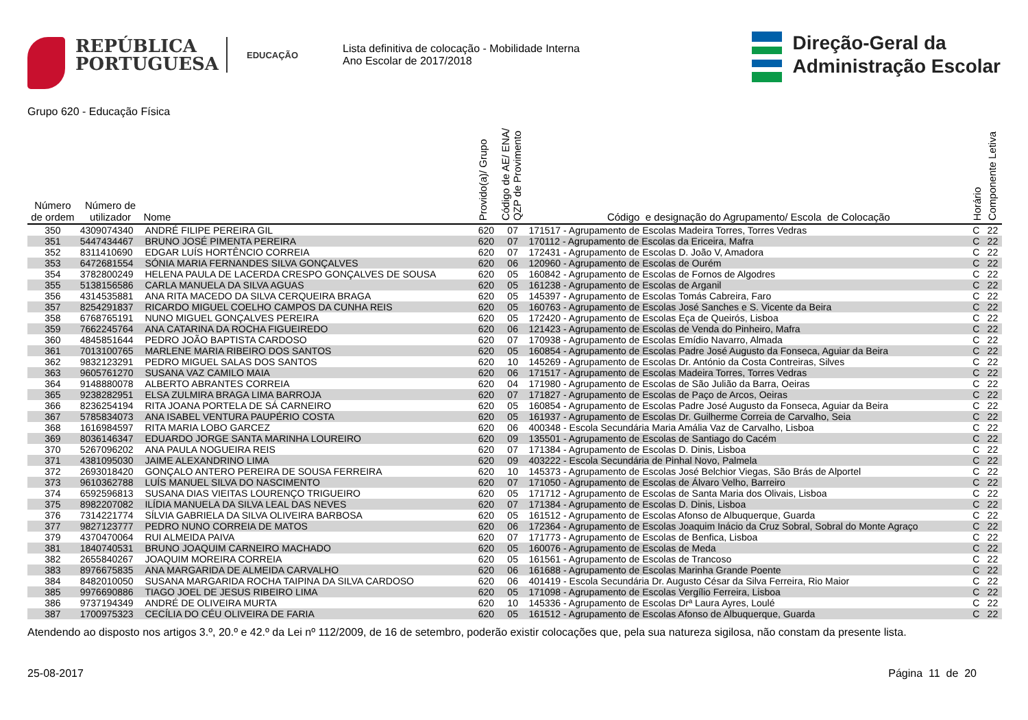REPÚBLICA
PORTUGUESA
EDUCAÇÃO
Lista definitiva de colocação - Mobilidade Interna
Ano Escolar de 2017/2018
Direção-Geral da
Administração Escolar
Grupo 620 - Educação Física
| Número de ordem | Número de utilizador | Nome | Provido(a)/ Grupo | Código de AE/ ENA/ QZP de Provimento | Código e designação do Agrupamento/ Escola de Colocação | Horário | Componente Letiva |
| --- | --- | --- | --- | --- | --- | --- | --- |
| 350 | 4309074340 | ANDRÉ FILIPE PEREIRA GIL | 620 | 07 | 171517 - Agrupamento de Escolas Madeira Torres, Torres Vedras | C | 22 |
| 351 | 5447434467 | BRUNO JOSÉ PIMENTA PEREIRA | 620 | 07 | 170112 - Agrupamento de Escolas da Ericeira, Mafra | C | 22 |
| 352 | 8311410690 | EDGAR LUÍS HORTÊNCIO CORREIA | 620 | 07 | 172431 - Agrupamento de Escolas D. João V, Amadora | C | 22 |
| 353 | 6472681554 | SÓNIA MARIA FERNANDES SILVA GONÇALVES | 620 | 06 | 120960 - Agrupamento de Escolas de Ourém | C | 22 |
| 354 | 3782800249 | HELENA PAULA DE LACERDA CRESPO GONÇALVES DE SOUSA | 620 | 05 | 160842 - Agrupamento de Escolas de Fornos de Algodres | C | 22 |
| 355 | 5138156586 | CARLA MANUELA DA SILVA AGUAS | 620 | 05 | 161238 - Agrupamento de Escolas de Arganil | C | 22 |
| 356 | 4314535881 | ANA RITA MACEDO DA SILVA CERQUEIRA BRAGA | 620 | 05 | 145397 - Agrupamento de Escolas Tomás Cabreira, Faro | C | 22 |
| 357 | 8254291837 | RICARDO MIGUEL COELHO CAMPOS DA CUNHA REIS | 620 | 05 | 160763 - Agrupamento de Escolas José Sanches e S. Vicente da Beira | C | 22 |
| 358 | 6768765191 | NUNO MIGUEL GONÇALVES PEREIRA | 620 | 05 | 172420 - Agrupamento de Escolas Eça de Queirós, Lisboa | C | 22 |
| 359 | 7662245764 | ANA CATARINA DA ROCHA FIGUEIREDO | 620 | 06 | 121423 - Agrupamento de Escolas de Venda do Pinheiro, Mafra | C | 22 |
| 360 | 4845851644 | PEDRO JOÃO BAPTISTA CARDOSO | 620 | 07 | 170938 - Agrupamento de Escolas Emídio Navarro, Almada | C | 22 |
| 361 | 7013100765 | MARLENE MARIA RIBEIRO DOS SANTOS | 620 | 05 | 160854 - Agrupamento de Escolas Padre José Augusto da Fonseca, Aguiar da Beira | C | 22 |
| 362 | 9832123291 | PEDRO MIGUEL SALAS DOS SANTOS | 620 | 10 | 145269 - Agrupamento de Escolas Dr. António da Costa Contreiras, Silves | C | 22 |
| 363 | 9605761270 | SUSANA VAZ CAMILO MAIA | 620 | 06 | 171517 - Agrupamento de Escolas Madeira Torres, Torres Vedras | C | 22 |
| 364 | 9148880078 | ALBERTO ABRANTES CORREIA | 620 | 04 | 171980 - Agrupamento de Escolas de São Julião da Barra, Oeiras | C | 22 |
| 365 | 9238282951 | ELSA ZULMIRA BRAGA LIMA BARROJA | 620 | 07 | 171827 - Agrupamento de Escolas de Paço de Arcos, Oeiras | C | 22 |
| 366 | 8236254194 | RITA JOANA PORTELA DE SÁ CARNEIRO | 620 | 05 | 160854 - Agrupamento de Escolas Padre José Augusto da Fonseca, Aguiar da Beira | C | 22 |
| 367 | 5785834073 | ANA ISABEL VENTURA PAUPÉRIO COSTA | 620 | 05 | 161937 - Agrupamento de Escolas Dr. Guilherme Correia de Carvalho, Seia | C | 22 |
| 368 | 1616984597 | RITA MARIA LOBO GARCEZ | 620 | 06 | 400348 - Escola Secundária Maria Amália Vaz de Carvalho, Lisboa | C | 22 |
| 369 | 8036146347 | EDUARDO JORGE SANTA MARINHA LOUREIRO | 620 | 09 | 135501 - Agrupamento de Escolas de Santiago do Cacém | C | 22 |
| 370 | 5267096202 | ANA PAULA NOGUEIRA REIS | 620 | 07 | 171384 - Agrupamento de Escolas D. Dinis, Lisboa | C | 22 |
| 371 | 4381095030 | JAIME ALEXANDRINO LIMA | 620 | 09 | 403222 - Escola Secundária de Pinhal Novo, Palmela | C | 22 |
| 372 | 2693018420 | GONÇALO ANTERO PEREIRA DE SOUSA FERREIRA | 620 | 10 | 145373 - Agrupamento de Escolas José Belchior Viegas, São Brás de Alportel | C | 22 |
| 373 | 9610362788 | LUÍS MANUEL SILVA DO NASCIMENTO | 620 | 07 | 171050 - Agrupamento de Escolas de Álvaro Velho, Barreiro | C | 22 |
| 374 | 6592596813 | SUSANA DIAS VIEITAS LOURENÇO TRIGUEIRO | 620 | 05 | 171712 - Agrupamento de Escolas de Santa Maria dos Olivais, Lisboa | C | 22 |
| 375 | 8982207082 | ILÍDIA MANUELA DA SILVA LEAL DAS NEVES | 620 | 07 | 171384 - Agrupamento de Escolas D. Dinis, Lisboa | C | 22 |
| 376 | 7314221774 | SÍLVIA GABRIELA DA SILVA OLIVEIRA BARBOSA | 620 | 05 | 161512 - Agrupamento de Escolas Afonso de Albuquerque, Guarda | C | 22 |
| 377 | 9827123777 | PEDRO NUNO CORREIA DE MATOS | 620 | 06 | 172364 - Agrupamento de Escolas Joaquim Inácio da Cruz Sobral, Sobral do Monte Agraço | C | 22 |
| 379 | 4370470064 | RUI ALMEIDA PAIVA | 620 | 07 | 171773 - Agrupamento de Escolas de Benfica, Lisboa | C | 22 |
| 381 | 1840740531 | BRUNO JOAQUIM CARNEIRO MACHADO | 620 | 05 | 160076 - Agrupamento de Escolas de Meda | C | 22 |
| 382 | 2655840267 | JOAQUIM MOREIRA CORREIA | 620 | 05 | 161561 - Agrupamento de Escolas de Trancoso | C | 22 |
| 383 | 8976675835 | ANA MARGARIDA DE ALMEIDA CARVALHO | 620 | 06 | 161688 - Agrupamento de Escolas Marinha Grande Poente | C | 22 |
| 384 | 8482010050 | SUSANA MARGARIDA ROCHA TAIPINA DA SILVA CARDOSO | 620 | 06 | 401419 - Escola Secundária Dr. Augusto César da Silva Ferreira, Rio Maior | C | 22 |
| 385 | 9976690886 | TIAGO JOEL DE JESUS RIBEIRO LIMA | 620 | 05 | 171098 - Agrupamento de Escolas Vergílio Ferreira, Lisboa | C | 22 |
| 386 | 9737194349 | ANDRÉ DE OLIVEIRA MURTA | 620 | 10 | 145336 - Agrupamento de Escolas Drª Laura Ayres, Loulé | C | 22 |
| 387 | 1700975323 | CECÍLIA DO CÉU OLIVEIRA DE FARIA | 620 | 05 | 161512 - Agrupamento de Escolas Afonso de Albuquerque, Guarda | C | 22 |
Atendendo ao disposto nos artigos 3.º, 20.º e 42.º da Lei nº 112/2009, de 16 de setembro, poderão existir colocações que, pela sua natureza sigilosa, não constam da presente lista.
25-08-2017 Página 11 de 20